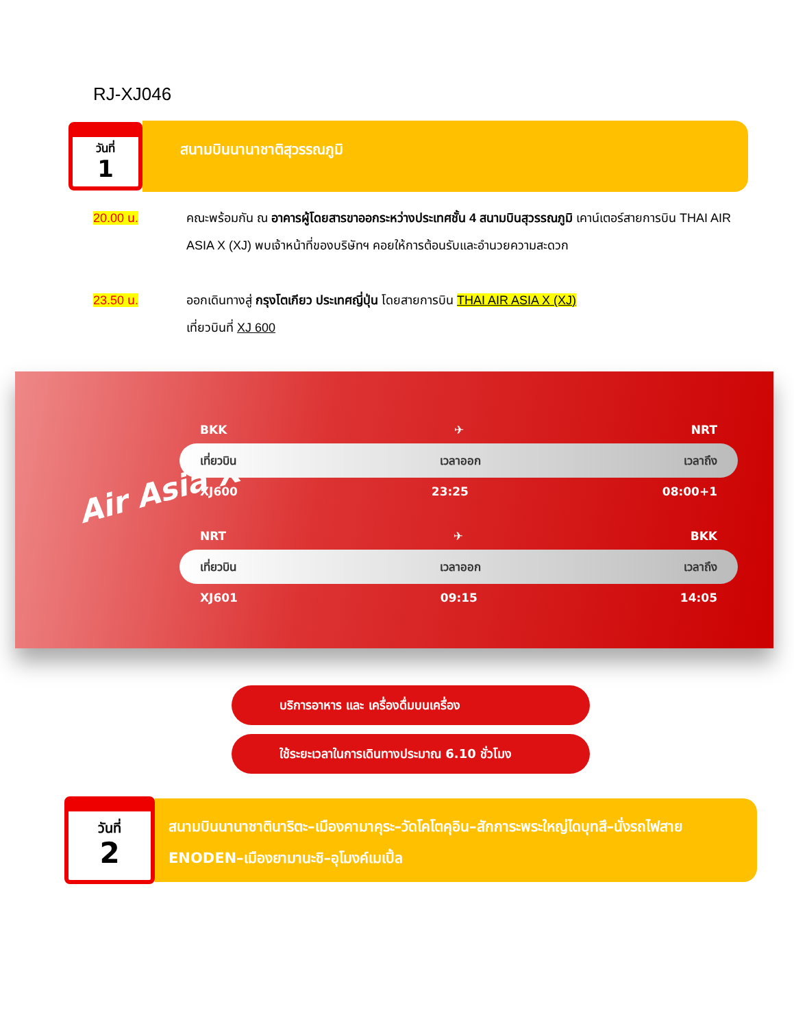RJ-XJ046
วันที่
1
สนามบินนานาชาติสุวรรณภูมิ
20.00 น. คณะพร้อมกัน ณ อาคารผู้โดยสารขาออกระหว่างประเทศชั้น 4 สนามบินสุวรรณภูมิ เคาน์เตอร์สายการบิน THAI AIR ASIA X (XJ) พบเจ้าหน้าที่ของบริษัทฯ คอยให้การต้อนรับและอำนวยความสะดวก
23.50 น. ออกเดินทางสู่ กรุงโตเกียว ประเทศญี่ปุ่น โดยสายการบิน THAI AIR ASIA X (XJ)
เที่ยวบินที่ XJ 600
Air Asia X
BKK ✈ NRT
เที่ยวบิน เวลาออก เวลาถึง
XJ600 23:25 08:00+1
NRT ✈ BKK
เที่ยวบิน เวลาออก เวลาถึง
XJ601 09:15 14:05
บริการอาหาร และ เครื่องดื่มบนเครื่อง
ใช้ระยะเวลาในการเดินทางประมาณ 6.10 ชั่วโมง
วันที่
2
สนามบินนานาชาตินาริตะ–เมืองคามาคุระ–วัดโคโตคุอิน–สักการะพระใหญ่ไดบุทสึ–นั่งรถไฟสาย ENODEN–เมืองยามานะชิ–อุโมงค์เมเปิ้ล